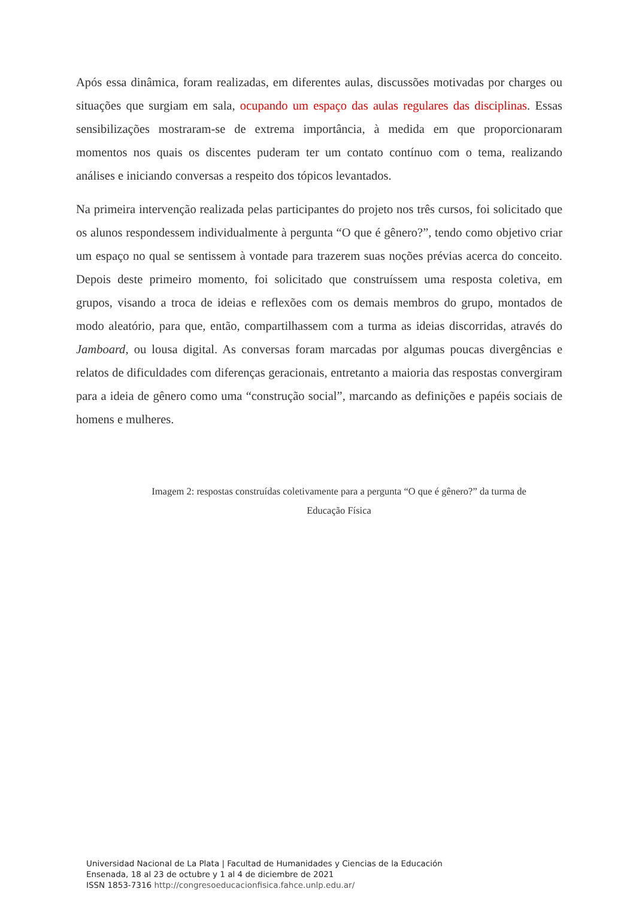Após essa dinâmica, foram realizadas, em diferentes aulas, discussões motivadas por charges ou situações que surgiam em sala, ocupando um espaço das aulas regulares das disciplinas. Essas sensibilizações mostraram-se de extrema importância, à medida em que proporcionaram momentos nos quais os discentes puderam ter um contato contínuo com o tema, realizando análises e iniciando conversas a respeito dos tópicos levantados.
Na primeira intervenção realizada pelas participantes do projeto nos três cursos, foi solicitado que os alunos respondessem individualmente à pergunta “O que é gênero?”, tendo como objetivo criar um espaço no qual se sentissem à vontade para trazerem suas noções prévias acerca do conceito. Depois deste primeiro momento, foi solicitado que construíssem uma resposta coletiva, em grupos, visando a troca de ideias e reflexões com os demais membros do grupo, montados de modo aleatório, para que, então, compartilhassem com a turma as ideias discorridas, através do Jamboard, ou lousa digital. As conversas foram marcadas por algumas poucas divergências e relatos de dificuldades com diferenças geracionais, entretanto a maioria das respostas convergiram para a ideia de gênero como uma “construção social”, marcando as definições e papéis sociais de homens e mulheres.
Imagem 2: respostas construídas coletivamente para a pergunta “O que é gênero?” da turma de
Educação Física
Universidad Nacional de La Plata | Facultad de Humanidades y Ciencias de la Educación
Ensenada, 18 al 23 de octubre y 1 al 4 de diciembre de 2021
ISSN 1853-7316 http://congresoeducacionfisica.fahce.unlp.edu.ar/